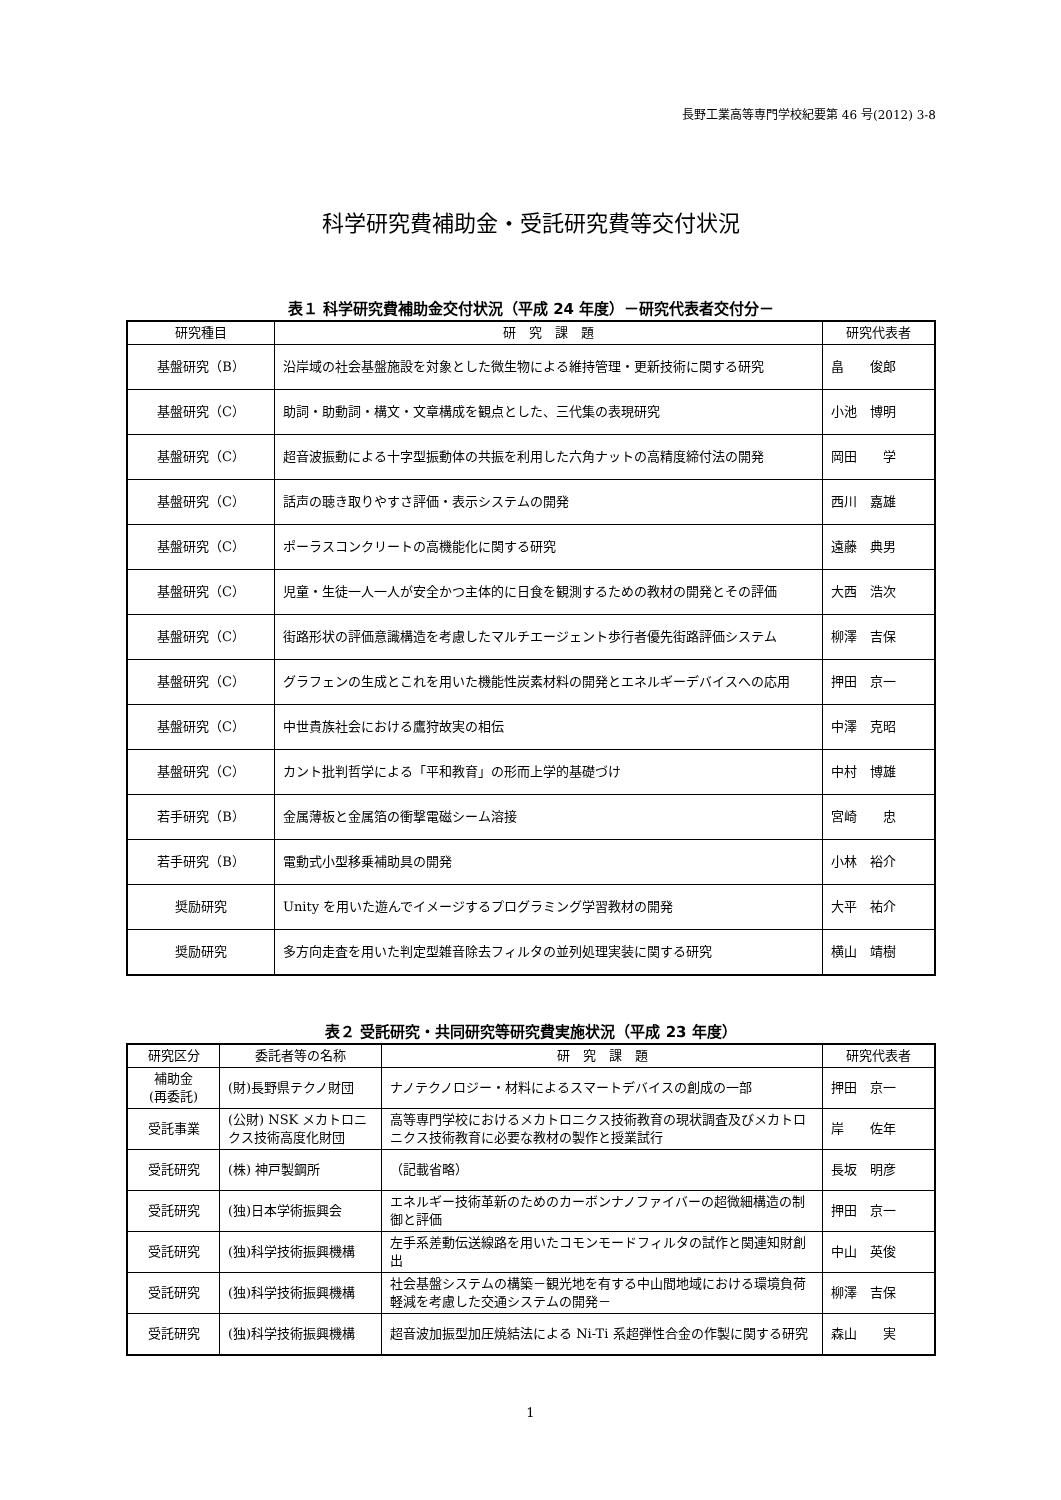長野工業高等専門学校紀要第 46 号(2012) 3-8
科学研究費補助金・受託研究費等交付状況
表１ 科学研究費補助金交付状況（平成 24 年度）－研究代表者交付分－
| 研究種目 | 研 究 課 題 | 研究代表者 |
| --- | --- | --- |
| 基盤研究（B） | 沿岸域の社会基盤施設を対象とした微生物による維持管理・更新技術に関する研究 | 畠 俊郎 |
| 基盤研究（C） | 助詞・助動詞・構文・文章構成を観点とした、三代集の表現研究 | 小池 博明 |
| 基盤研究（C） | 超音波振動による十字型振動体の共振を利用した六角ナットの高精度締付法の開発 | 岡田 学 |
| 基盤研究（C） | 話声の聴き取りやすさ評価・表示システムの開発 | 西川 嘉雄 |
| 基盤研究（C） | ポーラスコンクリートの高機能化に関する研究 | 遠藤 典男 |
| 基盤研究（C） | 児童・生徒一人一人が安全かつ主体的に日食を観測するための教材の開発とその評価 | 大西 浩次 |
| 基盤研究（C） | 街路形状の評価意識構造を考慮したマルチエージェント歩行者優先街路評価システム | 柳澤 吉保 |
| 基盤研究（C） | グラフェンの生成とこれを用いた機能性炭素材料の開発とエネルギーデバイスへの応用 | 押田 京一 |
| 基盤研究（C） | 中世貴族社会における鷹狩故実の相伝 | 中澤 克昭 |
| 基盤研究（C） | カント批判哲学による「平和教育」の形而上学的基礎づけ | 中村 博雄 |
| 若手研究（B） | 金属薄板と金属箔の衝撃電磁シーム溶接 | 宮崎 忠 |
| 若手研究（B） | 電動式小型移乗補助具の開発 | 小林 裕介 |
| 奨励研究 | Unity を用いた遊んでイメージするプログラミング学習教材の開発 | 大平 祐介 |
| 奨励研究 | 多方向走査を用いた判定型雑音除去フィルタの並列処理実装に関する研究 | 横山 靖樹 |
表２ 受託研究・共同研究等研究費実施状況（平成 23 年度）
| 研究区分 | 委託者等の名称 | 研 究 課 題 | 研究代表者 |
| --- | --- | --- | --- |
| 補助金 (再委託) | (財)長野県テクノ財団 | ナノテクノロジー・材料によるスマートデバイスの創成の一部 | 押田 京一 |
| 受託事業 | (公財) NSK メカトロニクス技術高度化財団 | 高等専門学校におけるメカトロニクス技術教育の現状調査及びメカトロニクス技術教育に必要な教材の製作と授業試行 | 岸 佐年 |
| 受託研究 | (株) 神戸製鋼所 | （記載省略） | 長坂 明彦 |
| 受託研究 | (独)日本学術振興会 | エネルギー技術革新のためのカーボンナノファイバーの超微細構造の制御と評価 | 押田 京一 |
| 受託研究 | (独)科学技術振興機構 | 左手系差動伝送線路を用いたコモンモードフィルタの試作と関連知財創出 | 中山 英俊 |
| 受託研究 | (独)科学技術振興機構 | 社会基盤システムの構築－観光地を有する中山間地域における環境負荷軽減を考慮した交通システムの開発－ | 柳澤 吉保 |
| 受託研究 | (独)科学技術振興機構 | 超音波加振型加圧焼結法による Ni-Ti 系超弾性合金の作製に関する研究 | 森山 実 |
1